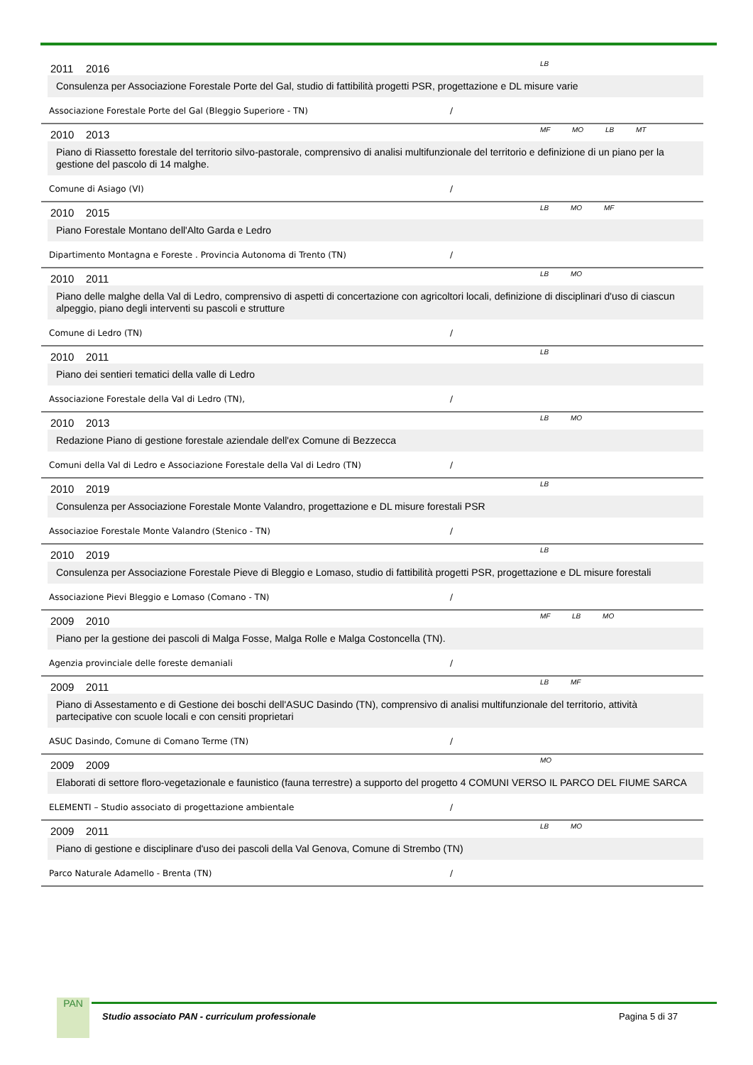2011 2016
LB
Consulenza per Associazione Forestale Porte del Gal, studio di fattibilità progetti PSR, progettazione e DL misure varie
Associazione Forestale Porte del Gal (Bleggio Superiore - TN) /
2010 2013
MF MO LB MT
Piano di Riassetto forestale del territorio silvo-pastorale, comprensivo di analisi multifunzionale del territorio e definizione di un piano per la gestione del pascolo di 14 malghe.
Comune di Asiago (VI) /
2010 2015
LB MO MF
Piano Forestale Montano dell'Alto Garda e Ledro
Dipartimento Montagna e Foreste . Provincia Autonoma di Trento (TN) /
2010 2011
LB MO
Piano delle malghe della Val di Ledro, comprensivo di aspetti di concertazione con agricoltori locali, definizione di disciplinari d'uso di ciascun alpeggio, piano degli interventi su pascoli e strutture
Comune di Ledro (TN) /
2010 2011
LB
Piano dei sentieri tematici della valle di Ledro
Associazione Forestale della Val di Ledro (TN), /
2010 2013
LB MO
Redazione Piano di gestione forestale aziendale dell'ex Comune di Bezzecca
Comuni della Val di Ledro e Associazione Forestale della Val di Ledro (TN) /
2010 2019
LB
Consulenza per Associazione Forestale Monte Valandro, progettazione e DL misure forestali PSR
Associazioe Forestale Monte Valandro (Stenico - TN) /
2010 2019
LB
Consulenza per Associazione Forestale Pieve di Bleggio e Lomaso, studio di fattibilità progetti PSR, progettazione e DL misure forestali
Associazione Pievi Bleggio e Lomaso (Comano - TN) /
2009 2010
MF LB MO
Piano per la gestione dei pascoli di Malga Fosse, Malga Rolle e Malga Costoncella (TN).
Agenzia provinciale delle foreste demaniali /
2009 2011
LB MF
Piano di Assestamento e di Gestione dei boschi dell'ASUC Dasindo (TN), comprensivo di analisi multifunzionale del territorio, attività partecipative con scuole locali e con censiti proprietari
ASUC Dasindo, Comune di Comano Terme (TN) /
2009 2009
MO
Elaborati di settore floro-vegetazionale e faunistico (fauna terrestre) a supporto del progetto 4 COMUNI VERSO IL PARCO DEL FIUME SARCA
ELEMENTI – Studio associato di progettazione ambientale /
2009 2011
LB MO
Piano di gestione e disciplinare d'uso dei pascoli della Val Genova, Comune di Strembo (TN)
Parco Naturale Adamello - Brenta (TN) /
PAN
Studio associato PAN - curriculum professionale Pagina 5 di 37